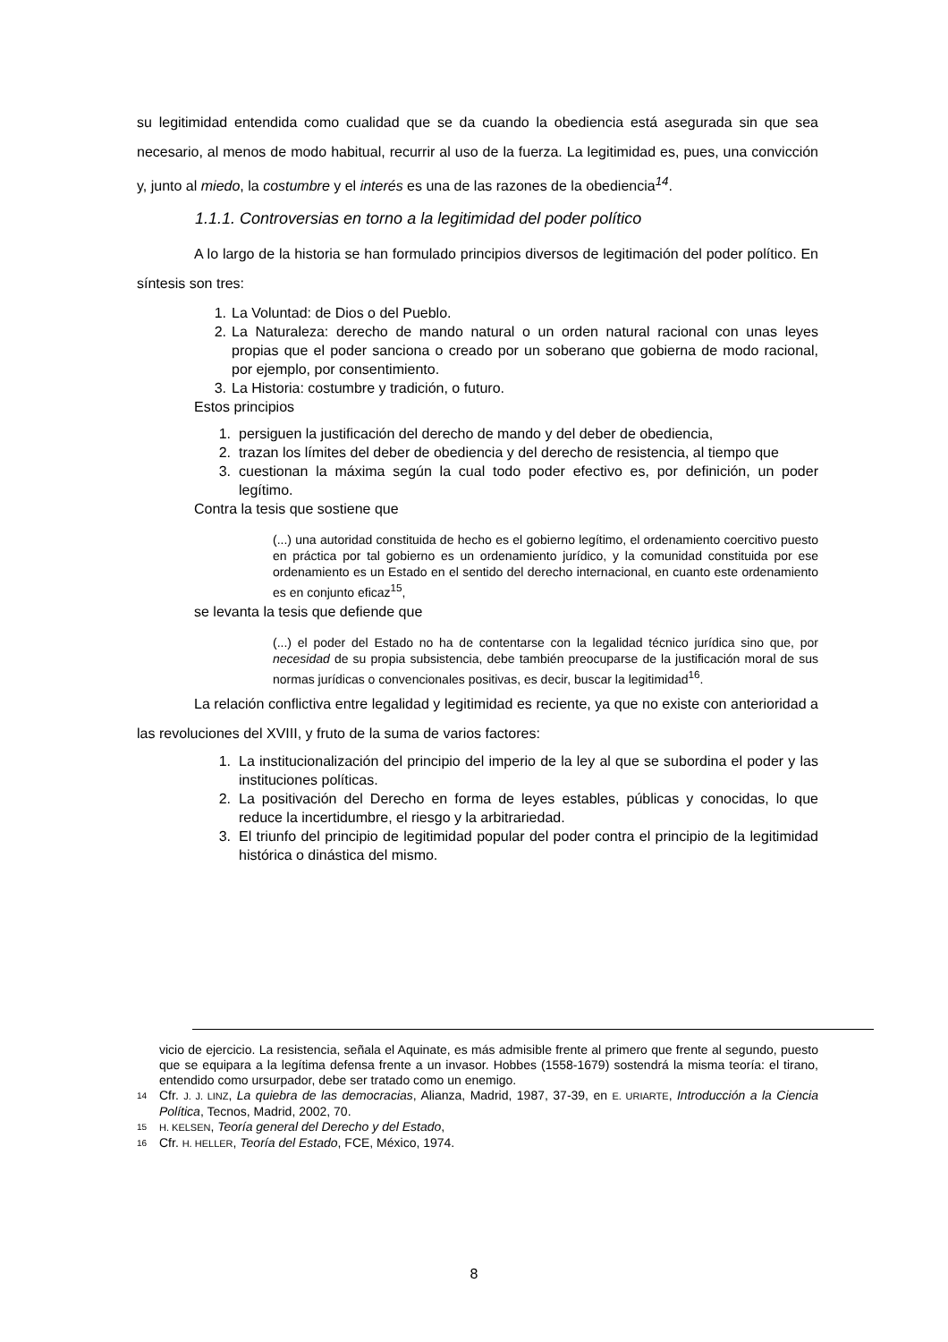su legitimidad entendida como cualidad que se da cuando la obediencia está asegurada sin que sea necesario, al menos de modo habitual, recurrir al uso de la fuerza. La legitimidad es, pues, una convicción y, junto al miedo, la costumbre y el interés es una de las razones de la obediencia<sup>14</sup>.
1.1.1. Controversias en torno a la legitimidad del poder político
A lo largo de la historia se han formulado principios diversos de legitimación del poder político. En síntesis son tres:
1. La Voluntad: de Dios o del Pueblo.
2. La Naturaleza: derecho de mando natural o un orden natural racional con unas leyes propias que el poder sanciona o creado por un soberano que gobierna de modo racional, por ejemplo, por consentimiento.
3. La Historia: costumbre y tradición, o futuro.
Estos principios
1. persiguen la justificación del derecho de mando y del deber de obediencia,
2. trazan los límites del deber de obediencia y del derecho de resistencia, al tiempo que
3. cuestionan la máxima según la cual todo poder efectivo es, por definición, un poder legítimo.
Contra la tesis que sostiene que
(...) una autoridad constituida de hecho es el gobierno legítimo, el ordenamiento coercitivo puesto en práctica por tal gobierno es un ordenamiento jurídico, y la comunidad constituida por ese ordenamiento es un Estado en el sentido del derecho internacional, en cuanto este ordenamiento es en conjunto eficaz<sup>15</sup>,
se levanta la tesis que defiende que
(...) el poder del Estado no ha de contentarse con la legalidad técnico jurídica sino que, por necesidad de su propia subsistencia, debe también preocuparse de la justificación moral de sus normas jurídicas o convencionales positivas, es decir, buscar la legitimidad<sup>16</sup>.
La relación conflictiva entre legalidad y legitimidad es reciente, ya que no existe con anterioridad a las revoluciones del XVIII, y fruto de la suma de varios factores:
1. La institucionalización del principio del imperio de la ley al que se subordina el poder y las instituciones políticas.
2. La positivación del Derecho en forma de leyes estables, públicas y conocidas, lo que reduce la incertidumbre, el riesgo y la arbitrariedad.
3. El triunfo del principio de legitimidad popular del poder contra el principio de la legitimidad histórica o dinástica del mismo.
vicio de ejercicio. La resistencia, señala el Aquinate, es más admisible frente al primero que frente al segundo, puesto que se equipara a la legítima defensa frente a un invasor. Hobbes (1558-1679) sostendrá la misma teoría: el tirano, entendido como ursurpador, debe ser tratado como un enemigo.
14 Cfr. J. J. LINZ, La quiebra de las democracias, Alianza, Madrid, 1987, 37-39, en E. URIARTE, Introducción a la Ciencia Política, Tecnos, Madrid, 2002, 70.
15 H. KELSEN, Teoría general del Derecho y del Estado,
16 Cfr. H. HELLER, Teoría del Estado, FCE, México, 1974.
8